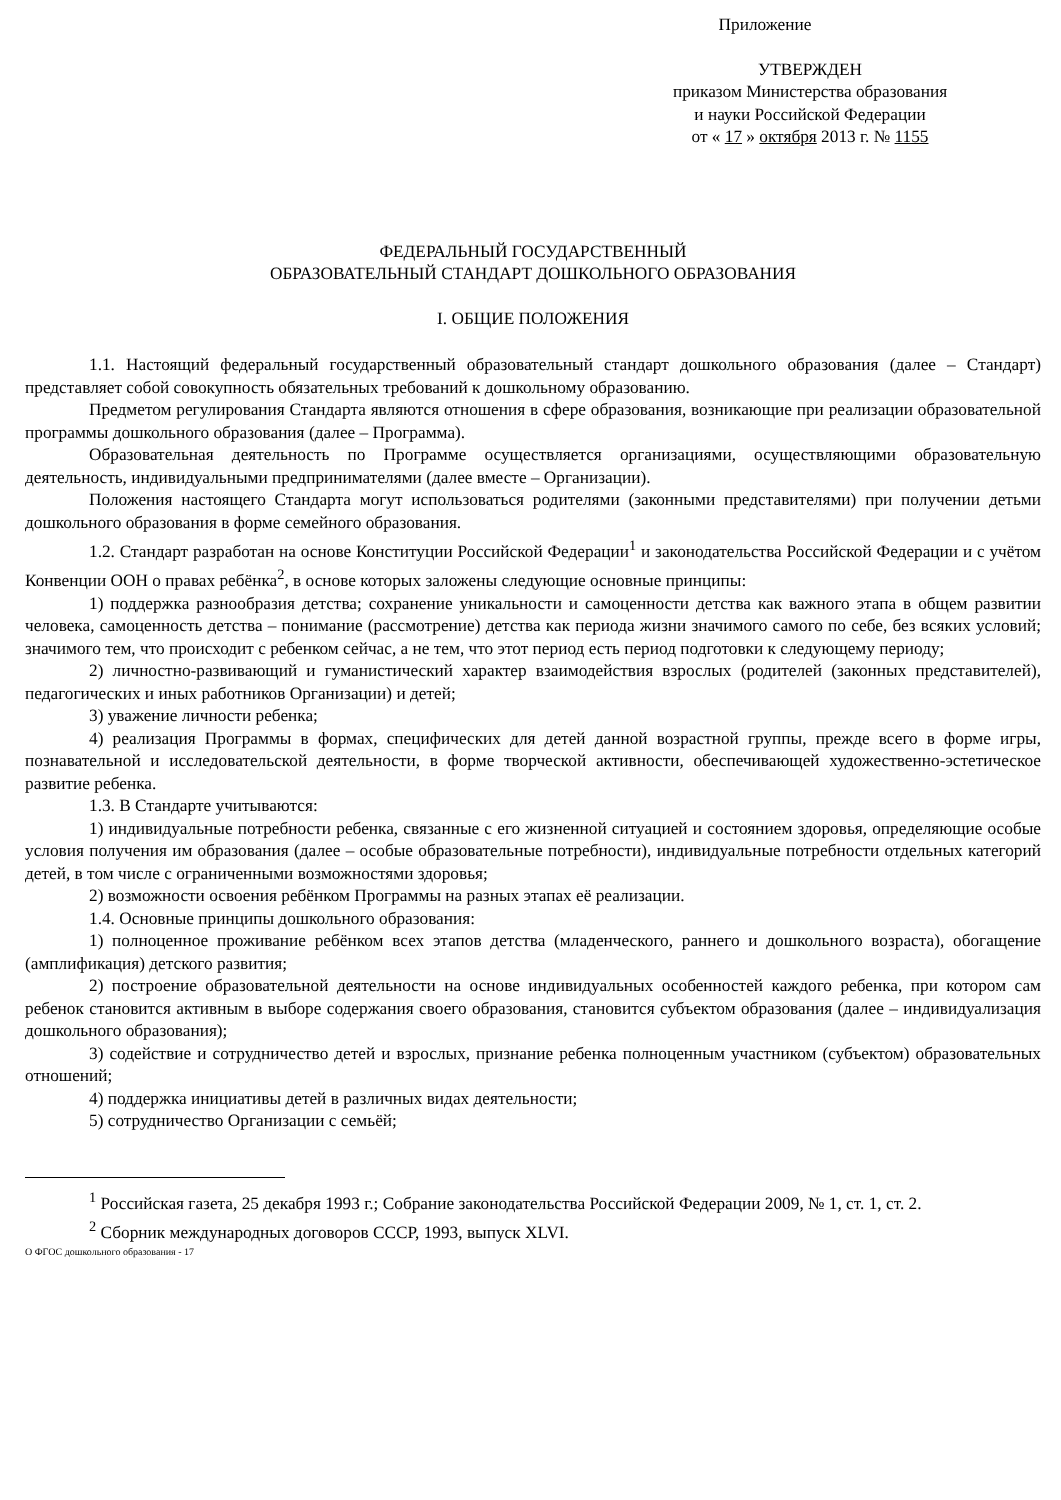Приложение
УТВЕРЖДЕН
приказом Министерства образования
и науки Российской Федерации
от « 17 » октября 2013 г. № 1155
ФЕДЕРАЛЬНЫЙ ГОСУДАРСТВЕННЫЙ
ОБРАЗОВАТЕЛЬНЫЙ СТАНДАРТ ДОШКОЛЬНОГО ОБРАЗОВАНИЯ
I. ОБЩИЕ ПОЛОЖЕНИЯ
1.1. Настоящий федеральный государственный образовательный стандарт дошкольного образования (далее – Стандарт) представляет собой совокупность обязательных требований к дошкольному образованию.
Предметом регулирования Стандарта являются отношения в сфере образования, возникающие при реализации образовательной программы дошкольного образования (далее – Программа).
Образовательная деятельность по Программе осуществляется организациями, осуществляющими образовательную деятельность, индивидуальными предпринимателями (далее вместе – Организации).
Положения настоящего Стандарта могут использоваться родителями (законными представителями) при получении детьми дошкольного образования в форме семейного образования.
1.2. Стандарт разработан на основе Конституции Российской Федерации<sup>1</sup> и законодательства Российской Федерации и с учётом Конвенции ООН о правах ребёнка<sup>2</sup>, в основе которых заложены следующие основные принципы:
1) поддержка разнообразия детства; сохранение уникальности и самоценности детства как важного этапа в общем развитии человека, самоценность детства – понимание (рассмотрение) детства как периода жизни значимого самого по себе, без всяких условий; значимого тем, что происходит с ребенком сейчас, а не тем, что этот период есть период подготовки к следующему периоду;
2) личностно-развивающий и гуманистический характер взаимодействия взрослых (родителей (законных представителей), педагогических и иных работников Организации) и детей;
3) уважение личности ребенка;
4) реализация Программы в формах, специфических для детей данной возрастной группы, прежде всего в форме игры, познавательной и исследовательской деятельности, в форме творческой активности, обеспечивающей художественно-эстетическое развитие ребенка.
1.3. В Стандарте учитываются:
1) индивидуальные потребности ребенка, связанные с его жизненной ситуацией и состоянием здоровья, определяющие особые условия получения им образования (далее – особые образовательные потребности), индивидуальные потребности отдельных категорий детей, в том числе с ограниченными возможностями здоровья;
2) возможности освоения ребёнком Программы на разных этапах её реализации.
1.4. Основные принципы дошкольного образования:
1) полноценное проживание ребёнком всех этапов детства (младенческого, раннего и дошкольного возраста), обогащение (амплификация) детского развития;
2) построение образовательной деятельности на основе индивидуальных особенностей каждого ребенка, при котором сам ребенок становится активным в выборе содержания своего образования, становится субъектом образования (далее – индивидуализация дошкольного образования);
3) содействие и сотрудничество детей и взрослых, признание ребенка полноценным участником (субъектом) образовательных отношений;
4) поддержка инициативы детей в различных видах деятельности;
5) сотрудничество Организации с семьёй;
<sup>1</sup> Российская газета, 25 декабря 1993 г.; Собрание законодательства Российской Федерации 2009, № 1, ст. 1, ст. 2.
<sup>2</sup> Сборник международных договоров СССР, 1993, выпуск XLVI.
О ФГОС дошкольного образования - 17